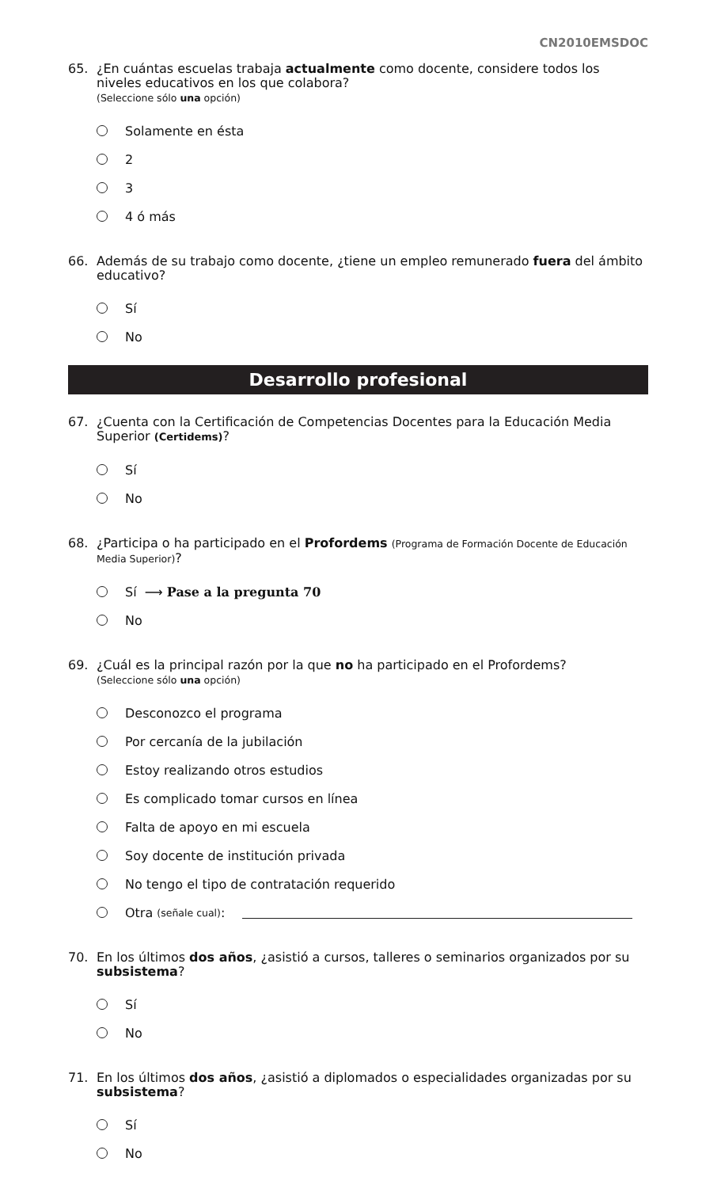CN2010EMSDOC
65. ¿En cuántas escuelas trabaja actualmente como docente, considere todos los niveles educativos en los que colabora?
(Seleccione sólo una opción)
Solamente en ésta
2
3
4 ó más
66. Además de su trabajo como docente, ¿tiene un empleo remunerado fuera del ámbito educativo?
Sí
No
Desarrollo profesional
67. ¿Cuenta con la Certificación de Competencias Docentes para la Educación Media Superior (Certidems)?
Sí
No
68. ¿Participa o ha participado en el Profordems (Programa de Formación Docente de Educación Media Superior)?
Sí ⟶ Pase a la pregunta 70
No
69. ¿Cuál es la principal razón por la que no ha participado en el Profordems?
(Seleccione sólo una opción)
Desconozco el programa
Por cercanía de la jubilación
Estoy realizando otros estudios
Es complicado tomar cursos en línea
Falta de apoyo en mi escuela
Soy docente de institución privada
No tengo el tipo de contratación requerido
Otra (señale cual):
70. En los últimos dos años, ¿asistió a cursos, talleres o seminarios organizados por su subsistema?
Sí
No
71. En los últimos dos años, ¿asistió a diplomados o especialidades organizadas por su subsistema?
Sí
No